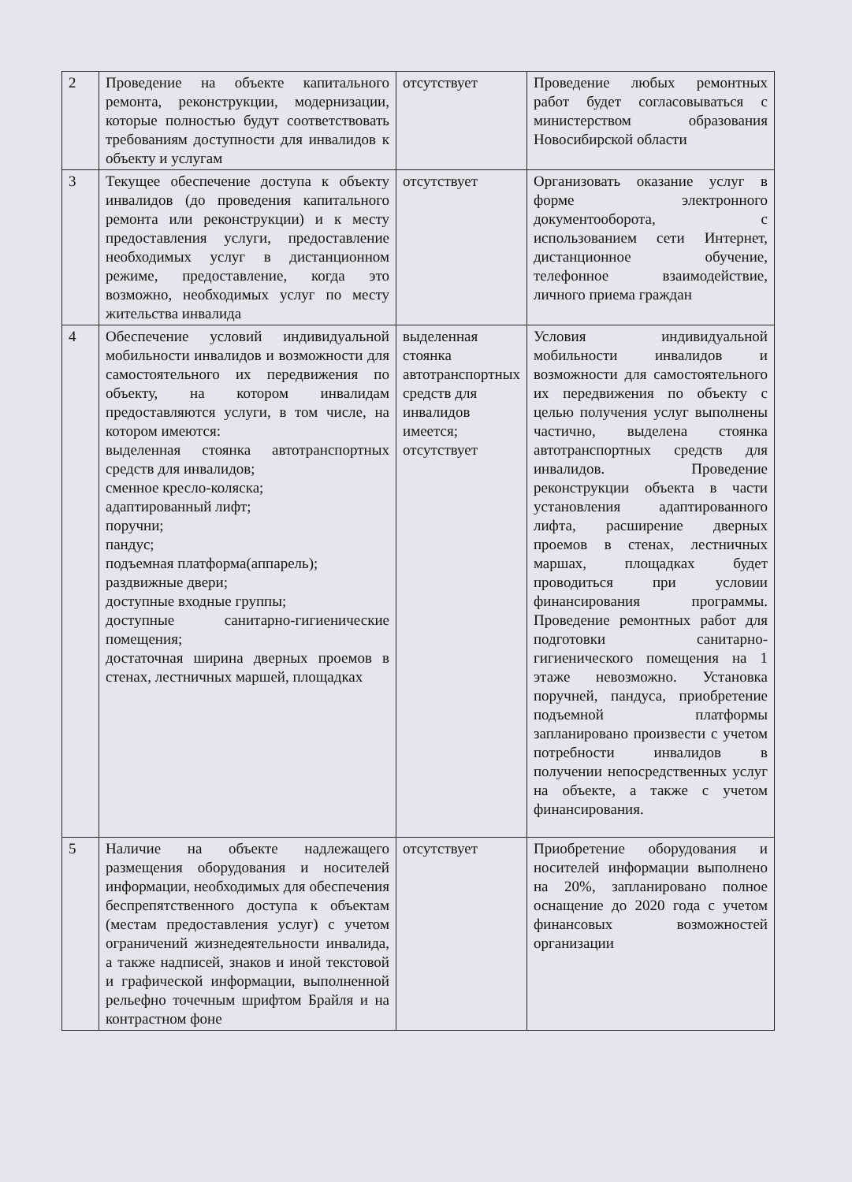| 2 | Проведение на объекте капитального ремонта, реконструкции, модернизации, которые полностью будут соответствовать требованиям доступности для инвалидов к объекту и услугам | отсутствует | Проведение любых ремонтных работ будет согласовываться с министерством образования Новосибирской области |
| 3 | Текущее обеспечение доступа к объекту инвалидов (до проведения капитального ремонта или реконструкции) и к месту предоставления услуги, предоставление необходимых услуг в дистанционном режиме, предоставление, когда это возможно, необходимых услуг по месту жительства инвалида | отсутствует | Организовать оказание услуг в форме электронного документооборота, с использованием сети Интернет, дистанционное обучение, телефонное взаимодействие, личного приема граждан |
| 4 | Обеспечение условий индивидуальной мобильности инвалидов и возможности для самостоятельного их передвижения по объекту, на котором инвалидам предоставляются услуги, в том числе, на котором имеются: выделенная стоянка автотранспортных средств для инвалидов; сменное кресло-коляска; адаптированный лифт; поручни; пандус; подъемная платформа(аппарель); раздвижные двери; доступные входные группы; доступные санитарно-гигиенические помещения; достаточная ширина дверных проемов в стенах, лестничных маршей, площадках | выделенная стоянка автотранспортных средств для инвалидов имеется; отсутствует | Условия индивидуальной мобильности инвалидов и возможности для самостоятельного их передвижения по объекту с целью получения услуг выполнены частично, выделена стоянка автотранспортных средств для инвалидов. Проведение реконструкции объекта в части установления адаптированного лифта, расширение дверных проемов в стенах, лестничных маршах, площадках будет проводиться при условии финансирования программы. Проведение ремонтных работ для подготовки санитарно-гигиенического помещения на 1 этаже невозможно. Установка поручней, пандуса, приобретение подъемной платформы запланировано произвести с учетом потребности инвалидов в получении непосредственных услуг на объекте, а также с учетом финансирования. |
| 5 | Наличие на объекте надлежащего размещения оборудования и носителей информации, необходимых для обеспечения беспрепятственного доступа к объектам (местам предоставления услуг) с учетом ограничений жизнедеятельности инвалида, а также надписей, знаков и иной текстовой и графической информации, выполненной рельефно точечным шрифтом Брайля и на контрастном фоне | отсутствует | Приобретение оборудования и носителей информации выполнено на 20%, запланировано полное оснащение до 2020 года с учетом финансовых возможностей организации |